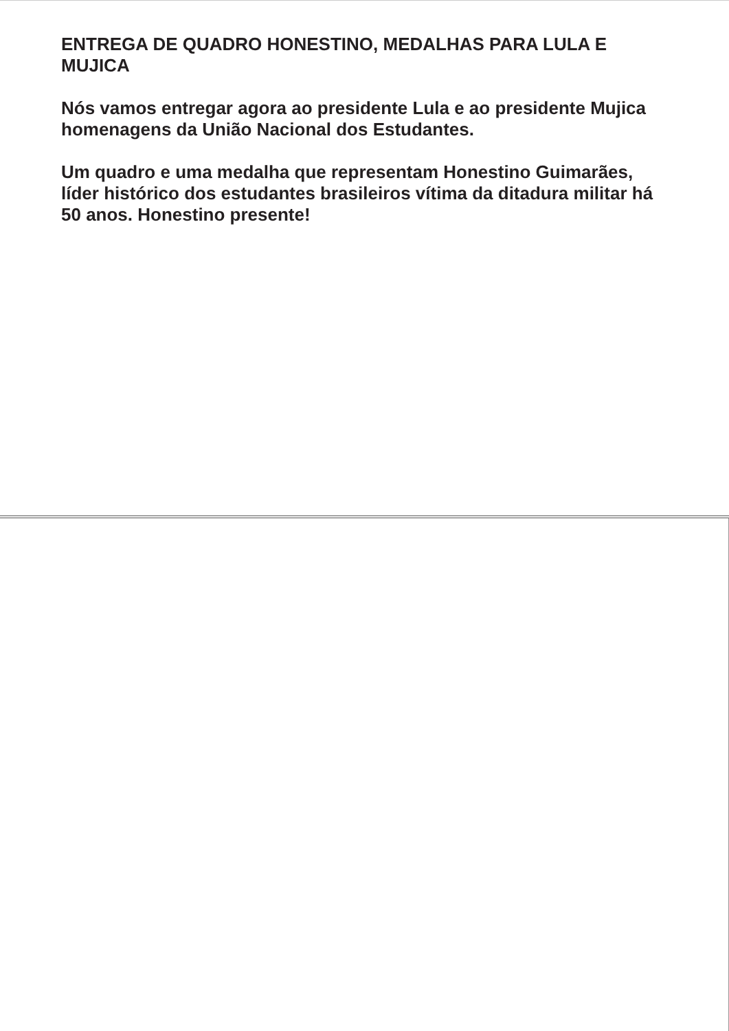ENTREGA DE QUADRO HONESTINO, MEDALHAS PARA LULA E MUJICA
Nós vamos entregar agora ao presidente Lula e ao presidente Mujica homenagens da União Nacional dos Estudantes.
Um quadro e uma medalha que representam Honestino Guimarães, líder histórico dos estudantes brasileiros vítima da ditadura militar há 50 anos. Honestino presente!